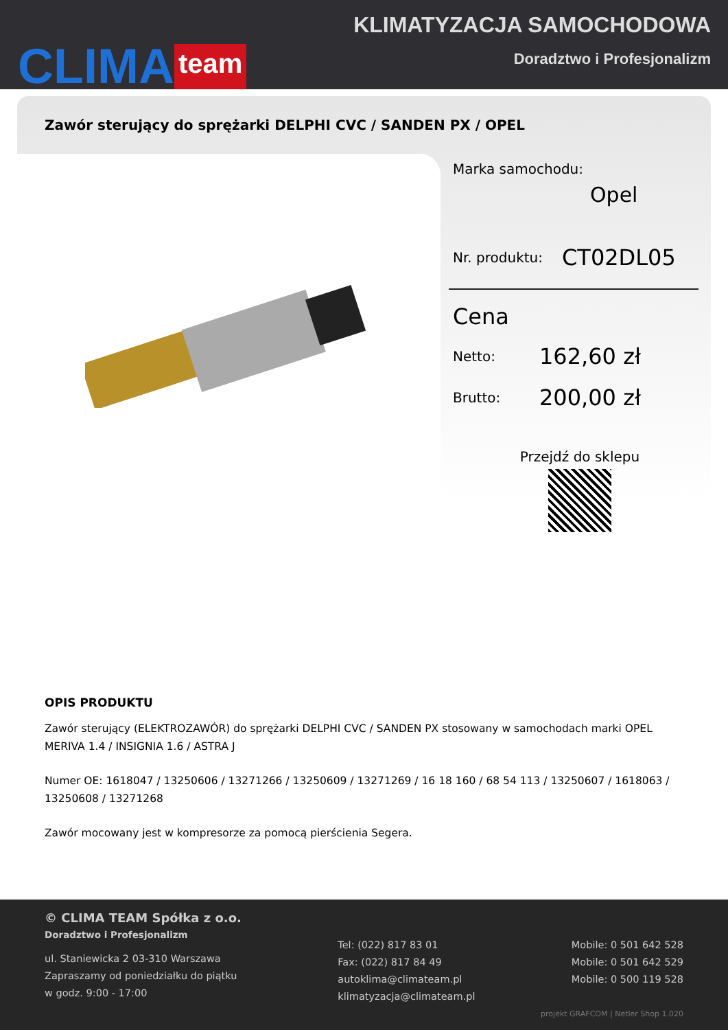CLIMA team
KLIMATYZACJA SAMOCHODOWA
Doradztwo i Profesjonalizm
Zawór sterujący do sprężarki DELPHI CVC / SANDEN PX / OPEL
Marka samochodu:
Opel
Nr. produktu: CT02DL05
Cena
Netto: 162,60 zł
Brutto: 200,00 zł
Przejdź do sklepu
OPIS PRODUKTU
Zawór sterujący (ELEKTROZAWÓR) do sprężarki DELPHI CVC / SANDEN PX stosowany w samochodach marki OPEL MERIVA 1.4 / INSIGNIA 1.6 / ASTRA J
Numer OE: 1618047 / 13250606 / 13271266 / 13250609 / 13271269 / 16 18 160 / 68 54 113 / 13250607 / 1618063 / 13250608 / 13271268
Zawór mocowany jest w kompresorze za pomocą pierścienia Segera.
© CLIMA TEAM Spółka z o.o.
Doradztwo i Profesjonalizm
ul. Staniewicka 2 03-310 Warszawa
Zapraszamy od poniedziałku do piątku
w godz. 9:00 - 17:00
Tel: (022) 817 83 01
Fax: (022) 817 84 49
autoklima@climateam.pl
klimatyzacja@climateam.pl
Mobile: 0 501 642 528
Mobile: 0 501 642 529
Mobile: 0 500 119 528
projekt GRAFCOM | Netler Shop 1.020